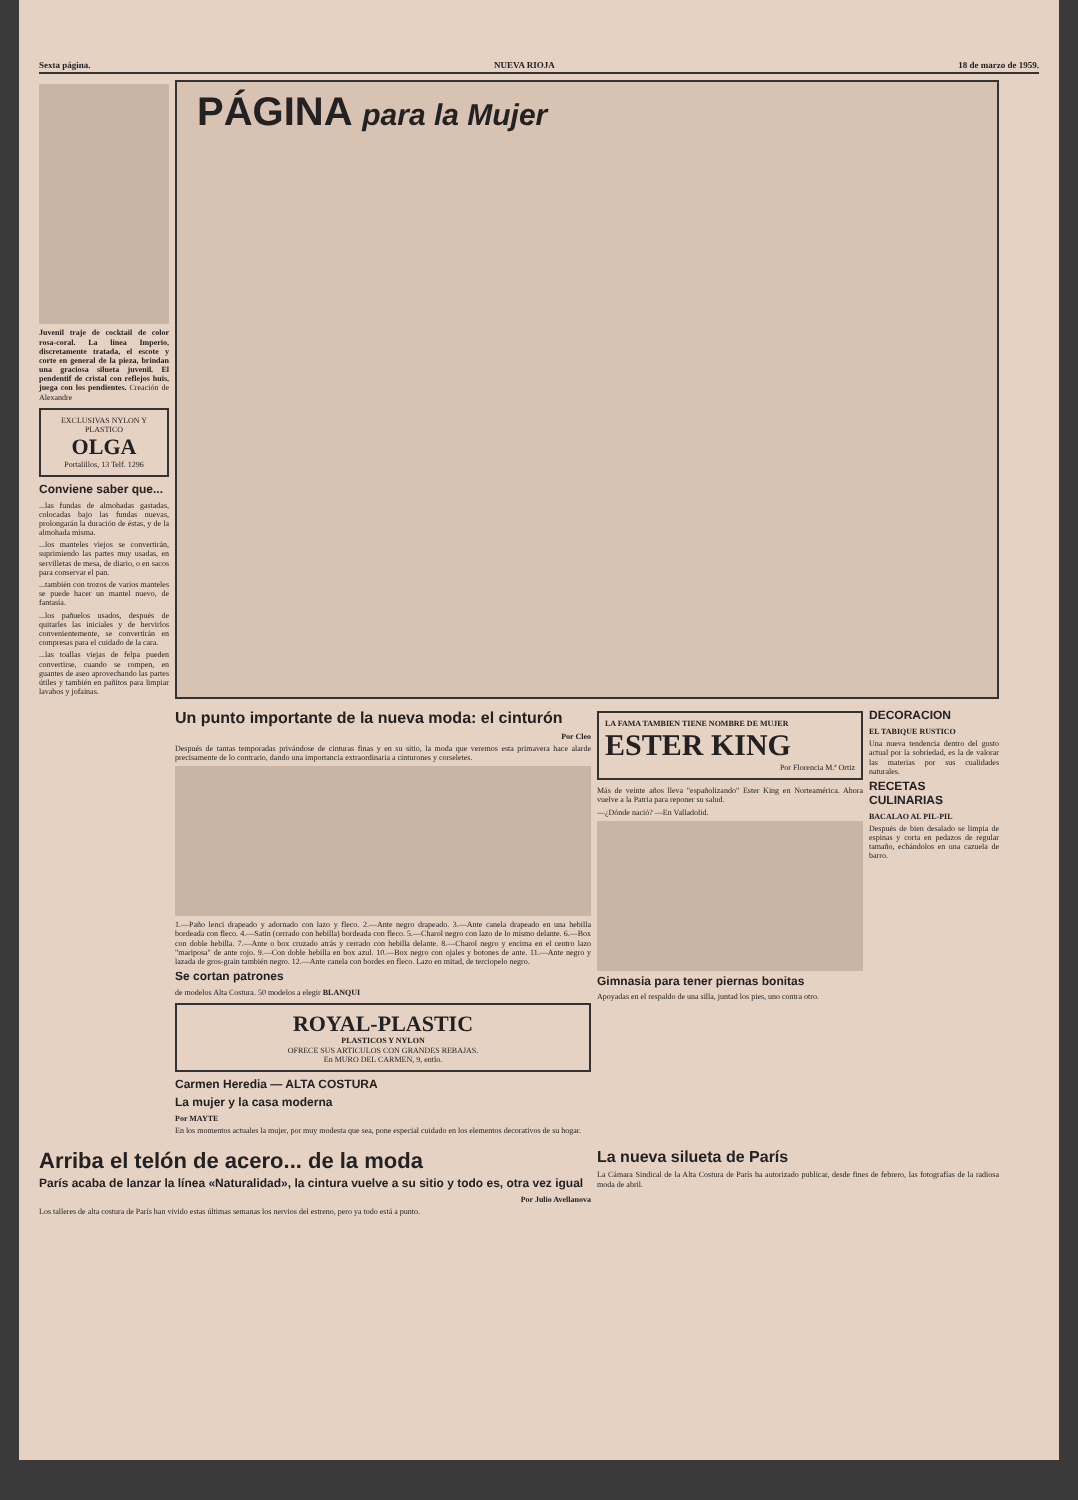Sexta página. NUEVA RIOJA 18 de marzo de 1959.
Juvenil traje de cocktail de color rosa-coral. La línea Imperio, discretamente tratada, el escote y corte en general de la pieza, brindan una graciosa silueta juvenil. El pendentif de cristal con reflejos huis, juega con los pendientes. Creación de Alexandre
EXCLUSIVAS NYLON Y PLASTICO
OLGA
Portalillos, 13 Telf. 1296
Conviene saber que...
...las fundas de almohadas gastadas, colocadas bajo las fundas nuevas, prolongarán la duración de éstas, y de la almohada misma.
...los manteles viejos se convertirán, suprimiendo las partes muy usadas, en servilletas de mesa, de diario, o en sacos para conservar el pan.
...también con trozos de varios manteles se puede hacer un mantel nuevo, de fantasía.
...los pañuelos usados, después de quitarles las iniciales y de hervirlos convenientemente, se convertirán en compresas para el cuidado de la cara.
...las toallas viejas de felpa pueden convertirse, cuando se rompen, en guantes de aseo aprovechando las partes útiles y también en pañitos para limpiar lavabos y jofainas.
PÁGINA para la Mujer
Un punto importante de la nueva moda: el cinturón
Por Cleo
Después de tantas temporadas privándose de cinturas finas y en su sitio, la moda que veremos esta primavera hace alarde precisamente de lo contrario, dando una importancia extraordinaria a cinturones y corseletes.
1.—Paño lenci drapeado y adornado con lazo y fleco. 2.—Ante negro drapeado. 3.—Ante canela drapeado en una hebilla bordeada con fleco. 4.—Satín (cerrado con hebilla) bordeada con fleco. 5.—Charol negro con lazo de lo mismo delante. 6.—Box con doble hebilla. 7.—Ante o box cruzado atrás y cerrado con hebilla delante. 8.—Charol negro y encima en el centro lazo "mariposa" de ante rojo. 9.—Con doble hebilla en box azul. 10.—Box negro con ojales y botones de ante. 11.—Ante negro y lazada de gros-grain también negro. 12.—Ante canela con bordes en fleco. Lazo en mitad, de terciopelo negro.
Se cortan patrones
de modelos Alta Costura. 50 modelos a elegir BLANQUI
ROYAL-PLASTIC
PLASTICOS Y NYLON
OFRECE SUS ARTICULOS CON GRANDES REBAJAS.
En MURO DEL CARMEN, 9, entlo.
Carmen Heredia — ALTA COSTURA
La mujer y la casa moderna
Por MAYTE
En los momentos actuales la mujer, por muy modesta que sea, pone especial cuidado en los elementos decorativos de su hogar.
LA FAMA TAMBIEN TIENE NOMBRE DE MUJER
ESTER KING
Por Florencia M.ª Ortiz
Más de veinte años lleva "españolizando" Ester King en Norteamérica. Ahora vuelve a la Patria para reponer su salud.
—¿Dónde nació? —En Valladolid.
Gimnasia para tener piernas bonitas
Apoyadas en el respaldo de una silla, juntad los pies, uno contra otro.
DECORACION
EL TABIQUE RUSTICO
Una nueva tendencia dentro del gusto actual por la sobriedad, es la de valorar las materias por sus cualidades naturales.
RECETAS CULINARIAS
BACALAO AL PIL-PIL
Después de bien desalado se limpia de espinas y corta en pedazos de regular tamaño, echándolos en una cazuela de barro.
Arriba el telón de acero... de la moda
París acaba de lanzar la línea «Naturalidad», la cintura vuelve a su sitio y todo es, otra vez igual
Por Julio Avellanova
Los talleres de alta costura de París han vivido estas últimas semanas los nervios del estreno, pero ya todo está a punto.
La nueva silueta de París
La Cámara Sindical de la Alta Costura de París ha autorizado publicar, desde fines de febrero, las fotografías de la radiosa moda de abril.